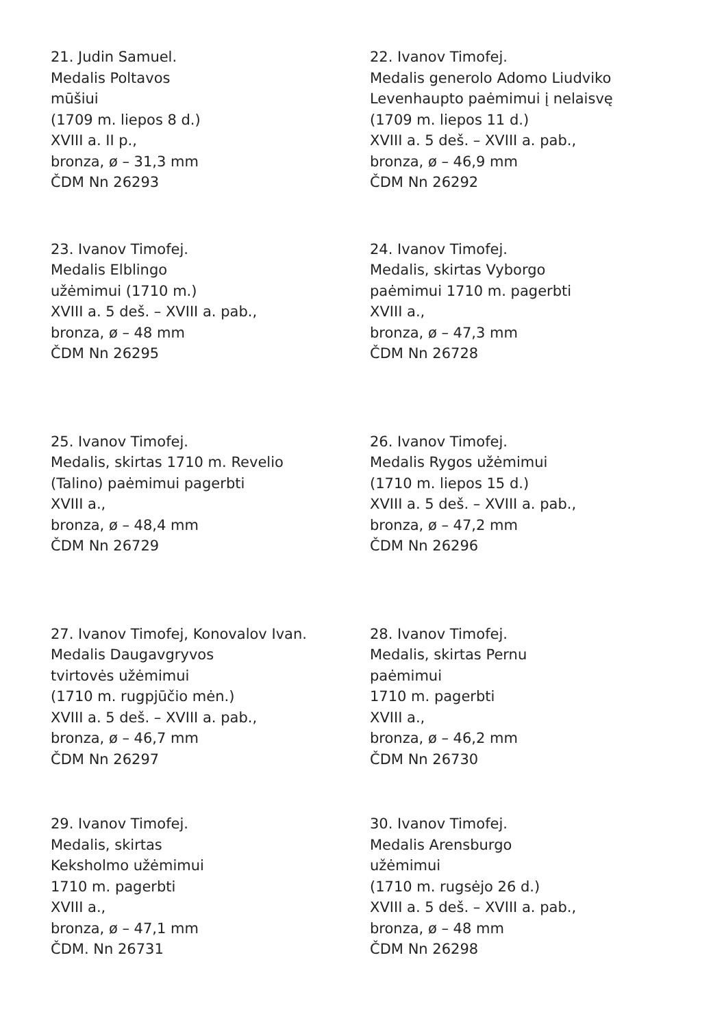21. Judin Samuel.
Medalis Poltavos
mūšiui
(1709 m. liepos 8 d.)
XVIII a. II p.,
bronza, ø – 31,3 mm
ČDM Nn 26293
22. Ivanov Timofej.
Medalis generolo Adomo Liudviko
Levenhaupto paėmimui į nelaisvę
(1709 m. liepos 11 d.)
XVIII a. 5 deš. – XVIII a. pab.,
bronza, ø – 46,9 mm
ČDM Nn 26292
23. Ivanov Timofej.
Medalis Elblingo
užėmimui (1710 m.)
XVIII a. 5 deš. – XVIII a. pab.,
bronza, ø – 48 mm
ČDM Nn 26295
24. Ivanov Timofej.
Medalis, skirtas Vyborgo
paėmimui 1710 m. pagerbti
XVIII a.,
bronza, ø – 47,3 mm
ČDM Nn 26728
25. Ivanov Timofej.
Medalis, skirtas 1710 m. Revelio
(Talino) paėmimui pagerbti
XVIII a.,
bronza, ø – 48,4 mm
ČDM Nn 26729
26. Ivanov Timofej.
Medalis Rygos užėmimui
(1710 m. liepos 15 d.)
XVIII a. 5 deš. – XVIII a. pab.,
bronza, ø – 47,2 mm
ČDM Nn 26296
27. Ivanov Timofej, Konovalov Ivan.
Medalis Daugavgryvos
tvirtovės užėmimui
(1710 m. rugpjūčio mėn.)
XVIII a. 5 deš. – XVIII a. pab.,
bronza, ø – 46,7 mm
ČDM Nn 26297
28. Ivanov Timofej.
Medalis, skirtas Pernu
paėmimui
1710 m. pagerbti
XVIII a.,
bronza, ø – 46,2 mm
ČDM Nn 26730
29. Ivanov Timofej.
Medalis, skirtas
Keksholmo užėmimui
1710 m. pagerbti
XVIII a.,
bronza, ø – 47,1 mm
ČDM. Nn 26731
30. Ivanov Timofej.
Medalis Arensburgo
užėmimui
(1710 m. rugsėjo 26 d.)
XVIII a. 5 deš. – XVIII a. pab.,
bronza, ø – 48 mm
ČDM Nn 26298